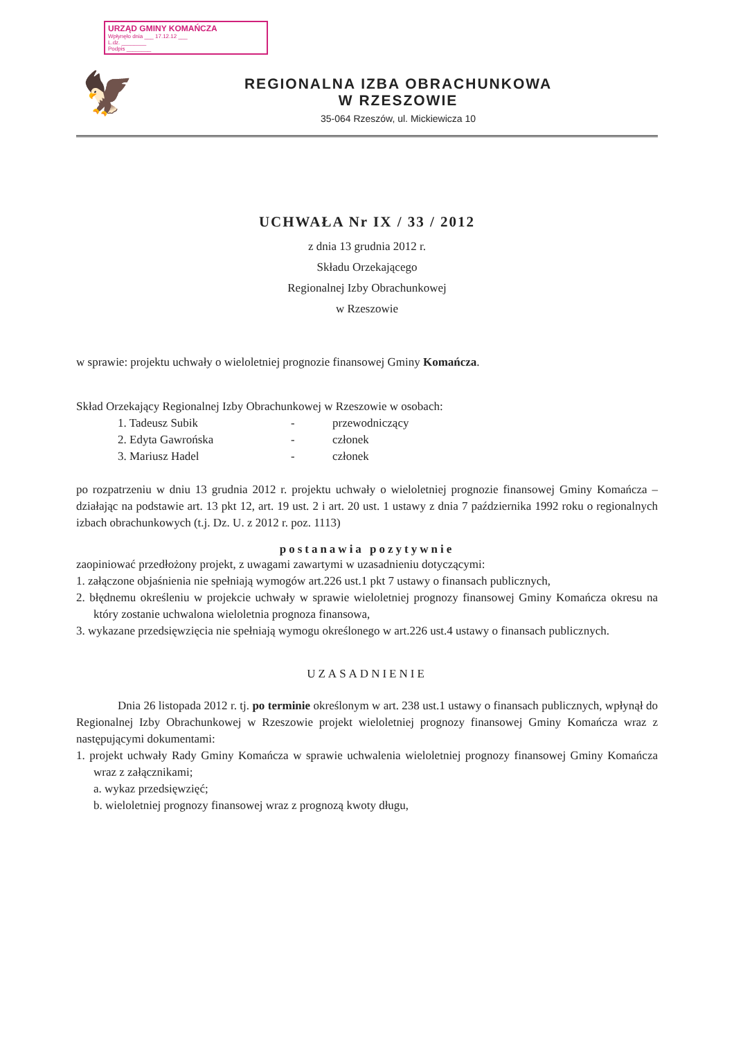URZĄD GMINY KOMAŃCZA
Wpłynęło dnia ___ 17.12.12 ___
L.dz. ________
Podpis ________
🦅
REGIONALNA IZBA OBRACHUNKOWA
W RZESZOWIE
35-064 Rzeszów, ul. Mickiewicza 10
UCHWAŁA Nr IX / 33 / 2012
z dnia 13 grudnia 2012 r.
Składu Orzekającego
Regionalnej Izby Obrachunkowej
w Rzeszowie
w sprawie: projektu uchwały o wieloletniej prognozie finansowej Gminy Komańcza.
Skład Orzekający Regionalnej Izby Obrachunkowej w Rzeszowie w osobach:
1. Tadeusz Subik - przewodniczący
2. Edyta Gawrońska - członek
3. Mariusz Hadel - członek
po rozpatrzeniu w dniu 13 grudnia 2012 r. projektu uchwały o wieloletniej prognozie finansowej Gminy Komańcza – działając na podstawie art. 13 pkt 12, art. 19 ust. 2 i art. 20 ust. 1 ustawy z dnia 7 października 1992 roku o regionalnych izbach obrachunkowych (t.j. Dz. U. z 2012 r. poz. 1113)
postanawia pozytywnie
zaopiniować przedłożony projekt, z uwagami zawartymi w uzasadnieniu dotyczącymi:
1. załączone objaśnienia nie spełniają wymogów art.226 ust.1 pkt 7 ustawy o finansach publicznych,
2. błędnemu określeniu w projekcie uchwały w sprawie wieloletniej prognozy finansowej Gminy Komańcza okresu na który zostanie uchwalona wieloletnia prognoza finansowa,
3. wykazane przedsięwzięcia nie spełniają wymogu określonego w art.226 ust.4 ustawy o finansach publicznych.
UZASADNIENIE
Dnia 26 listopada 2012 r. tj. po terminie określonym w art. 238 ust.1 ustawy o finansach publicznych, wpłynął do Regionalnej Izby Obrachunkowej w Rzeszowie projekt wieloletniej prognozy finansowej Gminy Komańcza wraz z następującymi dokumentami:
1. projekt uchwały Rady Gminy Komańcza w sprawie uchwalenia wieloletniej prognozy finansowej Gminy Komańcza wraz z załącznikami;
a. wykaz przedsięwzięć;
b. wieloletniej prognozy finansowej wraz z prognozą kwoty długu,